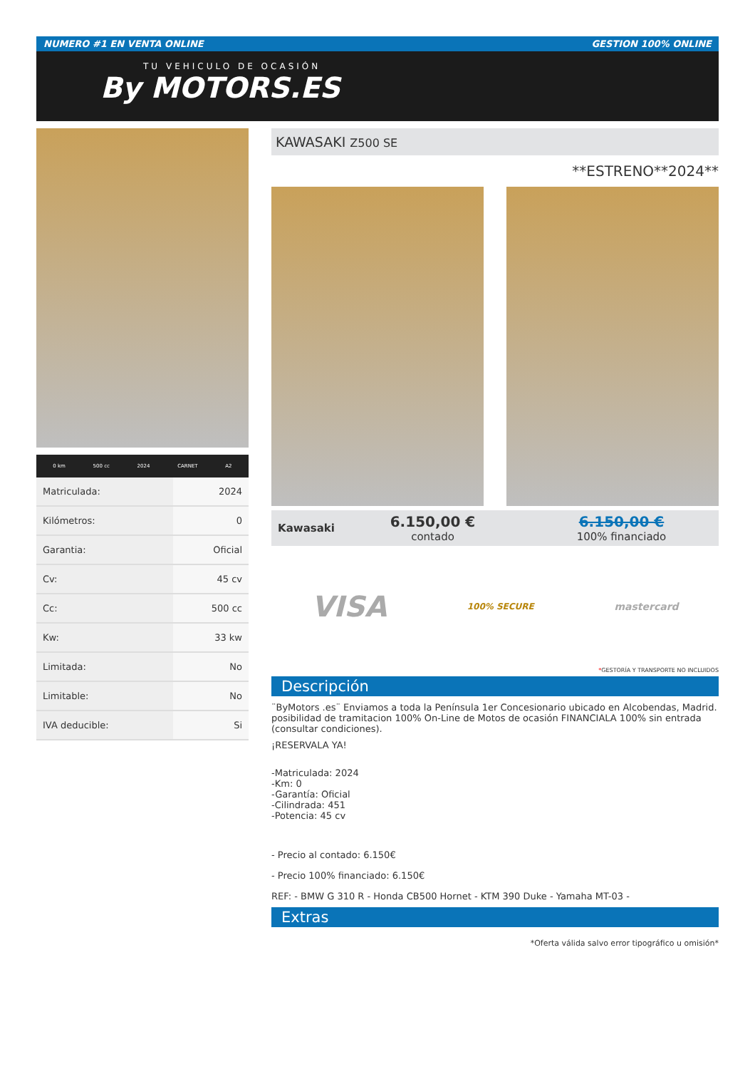NUMERO #1 EN VENTA ONLINE GESTION 100% ONLINE
TU VEHICULO DE OCASIÓN
By MOTORS.ES
0 km 500 cc 2024 CARNET A2
| Matriculada: | 2024 |
| Kilómetros: | 0 |
| Garantia: | Oficial |
| Cv: | 45 cv |
| Cc: | 500 cc |
| Kw: | 33 kw |
| Limitada: | No |
| Limitable: | No |
| IVA deducible: | Si |
KAWASAKI Z500 SE
**ESTRENO**2024**
Kawasaki
6.150,00 €
contado
6.150,00 €
100% financiado
VISA 100% SECURE mastercard
*GESTORÍA Y TRANSPORTE NO INCLUIDOS
Descripción
¨ByMotors .es¨ Enviamos a toda la Península 1er Concesionario ubicado en Alcobendas, Madrid. posibilidad de tramitacion 100% On-Line de Motos de ocasión FINANCIALA 100% sin entrada (consultar condiciones).
¡RESERVALA YA!
-Matriculada: 2024
-Km: 0
-Garantía: Oficial
-Cilindrada: 451
-Potencia: 45 cv
- Precio al contado: 6.150€
- Precio 100% financiado: 6.150€
REF: - BMW G 310 R - Honda CB500 Hornet - KTM 390 Duke - Yamaha MT-03 -
Extras
*Oferta válida salvo error tipográfico u omisión*